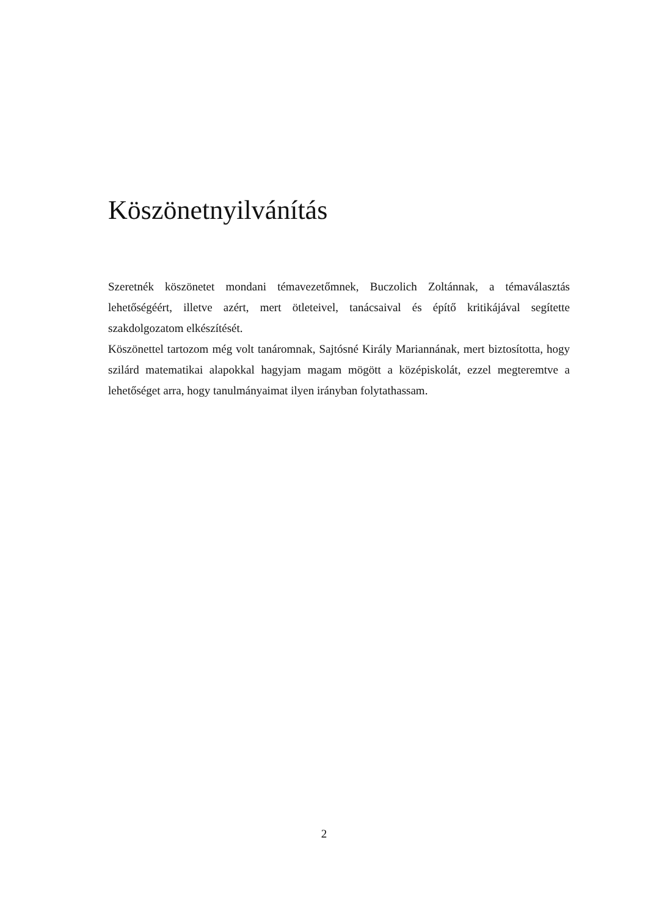Köszönetnyilvánítás
Szeretnék köszönetet mondani témavezetőmnek, Buczolich Zoltánnak, a témaválasztás lehetőségéért, illetve azért, mert ötleteivel, tanácsaival és építő kritikájával segítette szakdolgozatom elkészítését.
Köszönettel tartozom még volt tanáromnak, Sajtósné Király Mariannának, mert biztosította, hogy szilárd matematikai alapokkal hagyjam magam mögött a középiskolát, ezzel megteremtve a lehetőséget arra, hogy tanulmányaimat ilyen irányban folytathassam.
2